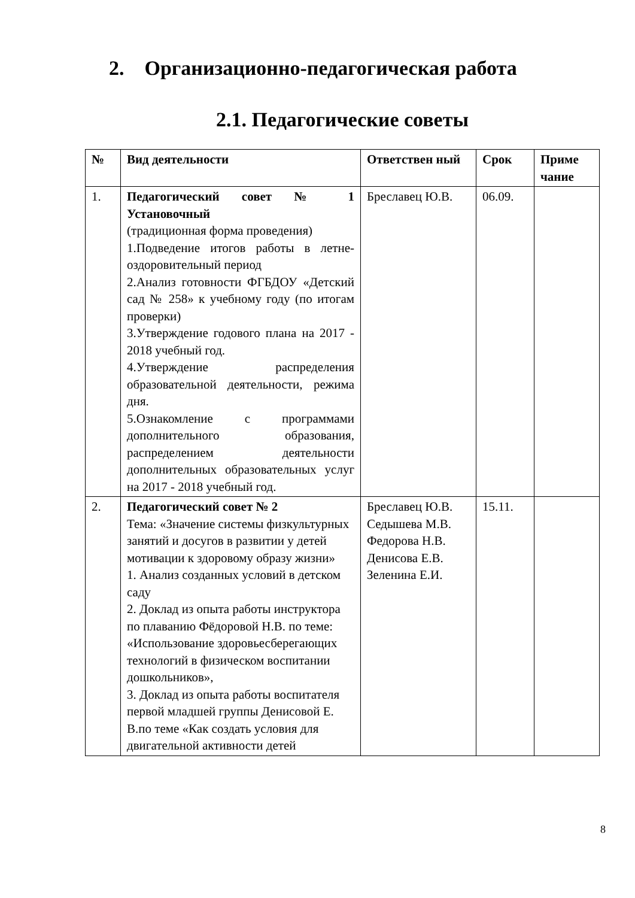2. Организационно-педагогическая работа
2.1. Педагогические советы
| № | Вид деятельности | Ответствен ный | Срок | Приме чание |
| --- | --- | --- | --- | --- |
| 1. | Педагогический совет № 1 Установочный (традиционная форма проведения) 1.Подведение итогов работы в летне-оздоровительный период 2.Анализ готовности ФГБДОУ «Детский сад № 258» к учебному году (по итогам проверки) 3.Утверждение годового плана на 2017 - 2018 учебный год. 4.Утверждение распределения образовательной деятельности, режима дня. 5.Ознакомление с программами дополнительного образования, распределением деятельности дополнительных образовательных услуг на 2017 - 2018 учебный год. | Бреславец Ю.В. | 06.09. | |
| 2. | Педагогический совет № 2 Тема: «Значение системы физкультурных занятий и досугов в развитии у детей мотивации к здоровому образу жизни» 1. Анализ созданных условий в детском саду 2. Доклад из опыта работы инструктора по плаванию Фёдоровой Н.В. по теме: «Использование здоровьесберегающих технологий в физическом воспитании дошкольников», 3. Доклад из опыта работы воспитателя первой младшей группы Денисовой Е. В.по теме «Как создать условия для двигательной активности детей | Бреславец Ю.В. Седышева М.В. Федорова Н.В. Денисова Е.В. Зеленина Е.И. | 15.11. | |
8